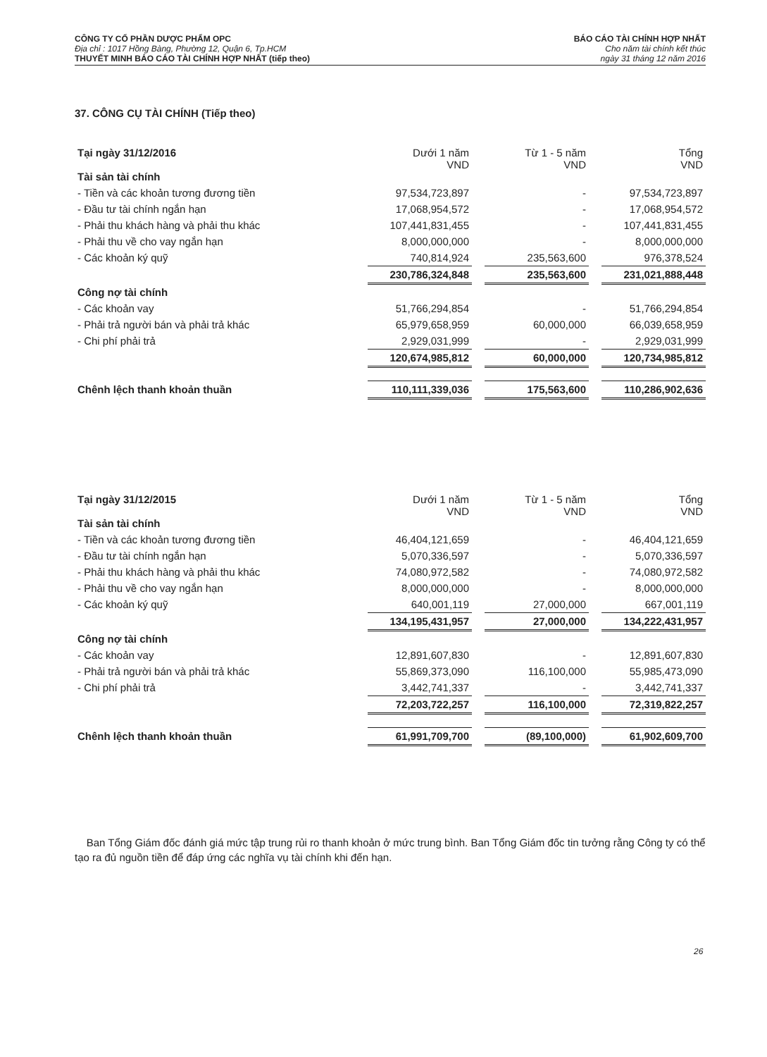CÔNG TY CỔ PHẦN DƯỢC PHẨM OPC
Địa chỉ : 1017 Hồng Bàng, Phường 12, Quận 6, Tp.HCM
THUYẾT MINH BÁO CÁO TÀI CHÍNH HỢP NHẤT (tiếp theo)
BÁO CÁO TÀI CHÍNH HỢP NHẤT
Cho năm tài chính kết thúc
ngày 31 tháng 12 năm 2016
37. CÔNG CỤ TÀI CHÍNH (Tiếp theo)
| Tại ngày 31/12/2016 Tài sản tài chính | Dưới 1 năm VND | | Từ 1 - 5 năm VND | | Tổng VND |
| - Tiền và các khoản tương đương tiền | 97,534,723,897 | | - | | 97,534,723,897 |
| - Đầu tư tài chính ngắn hạn | 17,068,954,572 | | - | | 17,068,954,572 |
| - Phải thu khách hàng và phải thu khác | 107,441,831,455 | | - | | 107,441,831,455 |
| - Phải thu về cho vay ngắn hạn | 8,000,000,000 | | - | | 8,000,000,000 |
| - Các khoản ký quỹ | 740,814,924 | | 235,563,600 | | 976,378,524 |
| | 230,786,324,848 | | 235,563,600 | | 231,021,888,448 |
| Công nợ tài chính | | | | | |
| - Các khoản vay | 51,766,294,854 | | - | | 51,766,294,854 |
| - Phải trả người bán và phải trả khác | 65,979,658,959 | | 60,000,000 | | 66,039,658,959 |
| - Chi phí phải trả | 2,929,031,999 | | - | | 2,929,031,999 |
| | 120,674,985,812 | | 60,000,000 | | 120,734,985,812 |
| Chênh lệch thanh khoản thuần | 110,111,339,036 | | 175,563,600 | | 110,286,902,636 |
| Tại ngày 31/12/2015 Tài sản tài chính | Dưới 1 năm VND | | Từ 1 - 5 năm VND | | Tổng VND |
| - Tiền và các khoản tương đương tiền | 46,404,121,659 | | - | | 46,404,121,659 |
| - Đầu tư tài chính ngắn hạn | 5,070,336,597 | | - | | 5,070,336,597 |
| - Phải thu khách hàng và phải thu khác | 74,080,972,582 | | - | | 74,080,972,582 |
| - Phải thu về cho vay ngắn hạn | 8,000,000,000 | | - | | 8,000,000,000 |
| - Các khoản ký quỹ | 640,001,119 | | 27,000,000 | | 667,001,119 |
| | 134,195,431,957 | | 27,000,000 | | 134,222,431,957 |
| Công nợ tài chính | | | | | |
| - Các khoản vay | 12,891,607,830 | | - | | 12,891,607,830 |
| - Phải trả người bán và phải trả khác | 55,869,373,090 | | 116,100,000 | | 55,985,473,090 |
| - Chi phí phải trả | 3,442,741,337 | | - | | 3,442,741,337 |
| | 72,203,722,257 | | 116,100,000 | | 72,319,822,257 |
| Chênh lệch thanh khoản thuần | 61,991,709,700 | | (89,100,000) | | 61,902,609,700 |
Ban Tổng Giám đốc đánh giá mức tập trung rủi ro thanh khoản ở mức trung bình. Ban Tổng Giám đốc tin tưởng rằng Công ty có thể tạo ra đủ nguồn tiền để đáp ứng các nghĩa vụ tài chính khi đến hạn.
26